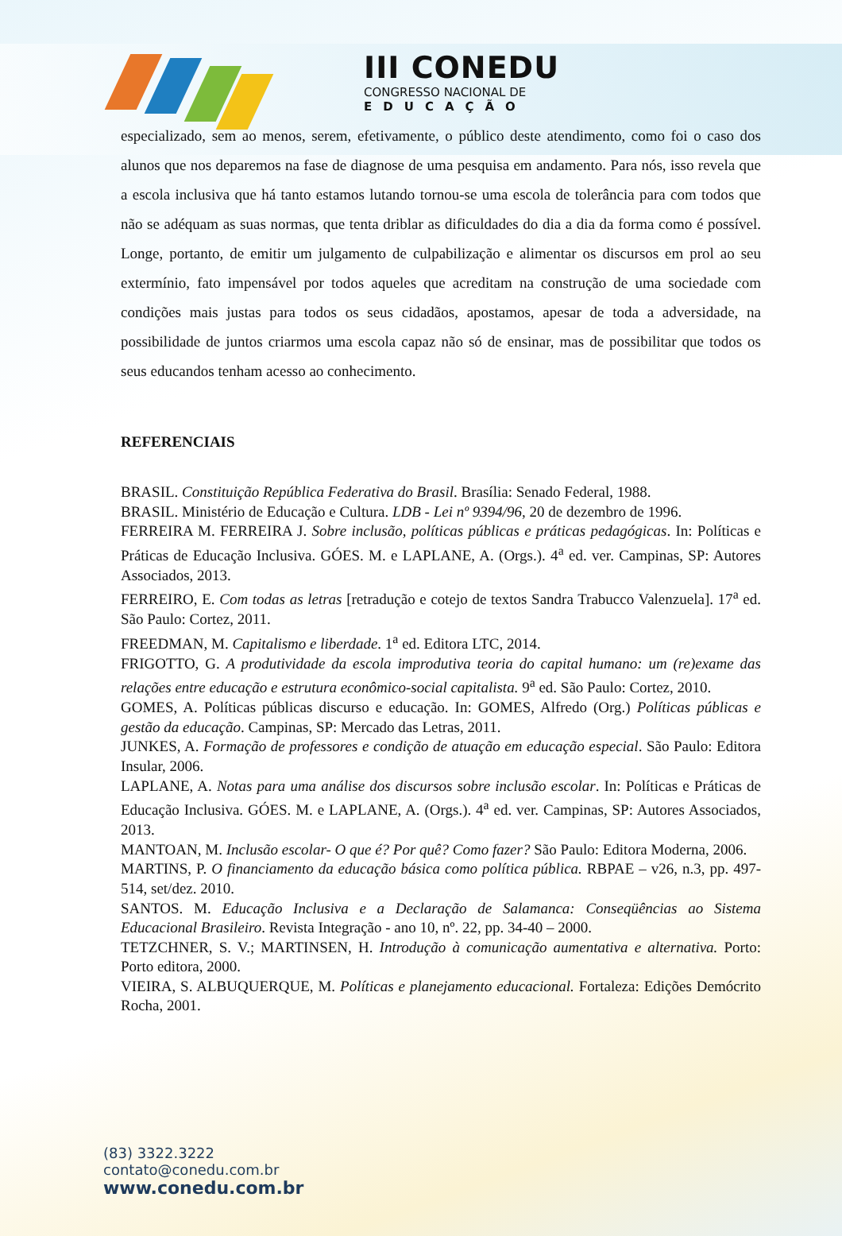III CONEDU
CONGRESSO NACIONAL DE
EDUCAÇÃO
especializado, sem ao menos, serem, efetivamente, o público deste atendimento, como foi o caso dos alunos que nos deparemos na fase de diagnose de uma pesquisa em andamento. Para nós, isso revela que a escola inclusiva que há tanto estamos lutando tornou-se uma escola de tolerância para com todos que não se adéquam as suas normas, que tenta driblar as dificuldades do dia a dia da forma como é possível. Longe, portanto, de emitir um julgamento de culpabilização e alimentar os discursos em prol ao seu extermínio, fato impensável por todos aqueles que acreditam na construção de uma sociedade com condições mais justas para todos os seus cidadãos, apostamos, apesar de toda a adversidade, na possibilidade de juntos criarmos uma escola capaz não só de ensinar, mas de possibilitar que todos os seus educandos tenham acesso ao conhecimento.
REFERENCIAIS
BRASIL. Constituição República Federativa do Brasil. Brasília: Senado Federal, 1988.
BRASIL. Ministério de Educação e Cultura. LDB - Lei nº 9394/96, 20 de dezembro de 1996.
FERREIRA M. FERREIRA J. Sobre inclusão, políticas públicas e práticas pedagógicas. In: Políticas e Práticas de Educação Inclusiva. GÓES. M. e LAPLANE, A. (Orgs.). 4<sup>a</sup> ed. ver. Campinas, SP: Autores Associados, 2013.
FERREIRO, E. Com todas as letras [retradução e cotejo de textos Sandra Trabucco Valenzuela]. 17<sup>a</sup> ed. São Paulo: Cortez, 2011.
FREEDMAN, M. Capitalismo e liberdade. 1<sup>a</sup> ed. Editora LTC, 2014.
FRIGOTTO, G. A produtividade da escola improdutiva teoria do capital humano: um (re)exame das relações entre educação e estrutura econômico-social capitalista. 9<sup>a</sup> ed. São Paulo: Cortez, 2010.
GOMES, A. Políticas públicas discurso e educação. In: GOMES, Alfredo (Org.) Políticas públicas e gestão da educação. Campinas, SP: Mercado das Letras, 2011.
JUNKES, A. Formação de professores e condição de atuação em educação especial. São Paulo: Editora Insular, 2006.
LAPLANE, A. Notas para uma análise dos discursos sobre inclusão escolar. In: Políticas e Práticas de Educação Inclusiva. GÓES. M. e LAPLANE, A. (Orgs.). 4<sup>a</sup> ed. ver. Campinas, SP: Autores Associados, 2013.
MANTOAN, M. Inclusão escolar- O que é? Por quê? Como fazer? São Paulo: Editora Moderna, 2006.
MARTINS, P. O financiamento da educação básica como política pública. RBPAE – v26, n.3, pp. 497-514, set/dez. 2010.
SANTOS. M. Educação Inclusiva e a Declaração de Salamanca: Conseqüências ao Sistema Educacional Brasileiro. Revista Integração - ano 10, nº. 22, pp. 34-40 – 2000.
TETZCHNER, S. V.; MARTINSEN, H. Introdução à comunicação aumentativa e alternativa. Porto: Porto editora, 2000.
VIEIRA, S. ALBUQUERQUE, M. Políticas e planejamento educacional. Fortaleza: Edições Demócrito Rocha, 2001.
(83) 3322.3222
contato@conedu.com.br
www.conedu.com.br